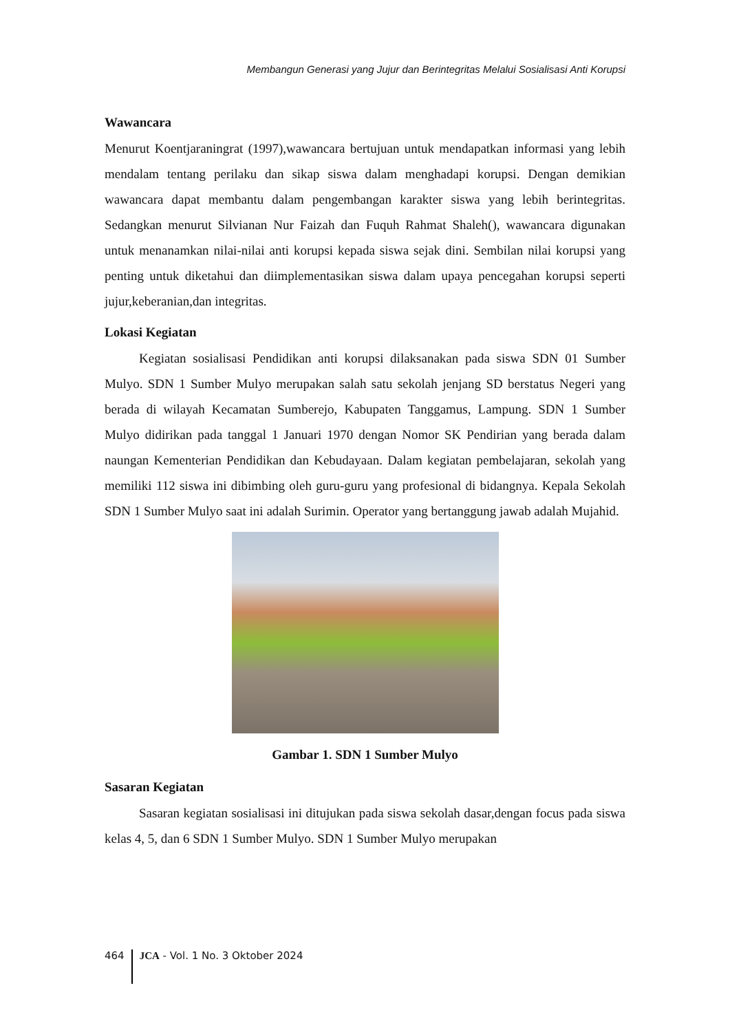Membangun Generasi yang Jujur dan Berintegritas Melalui Sosialisasi Anti Korupsi
Wawancara
Menurut Koentjaraningrat (1997),wawancara bertujuan untuk mendapatkan informasi yang lebih mendalam tentang perilaku dan sikap siswa dalam menghadapi korupsi. Dengan demikian wawancara dapat membantu dalam pengembangan karakter siswa yang lebih berintegritas. Sedangkan menurut Silvianan Nur Faizah dan Fuquh Rahmat Shaleh(), wawancara digunakan untuk menanamkan nilai-nilai anti korupsi kepada siswa sejak dini. Sembilan nilai korupsi yang penting untuk diketahui dan diimplementasikan siswa dalam upaya pencegahan korupsi seperti jujur,keberanian,dan integritas.
Lokasi Kegiatan
Kegiatan sosialisasi Pendidikan anti korupsi dilaksanakan pada siswa SDN 01 Sumber Mulyo. SDN 1 Sumber Mulyo merupakan salah satu sekolah jenjang SD berstatus Negeri yang berada di wilayah Kecamatan Sumberejo, Kabupaten Tanggamus, Lampung. SDN 1 Sumber Mulyo didirikan pada tanggal 1 Januari 1970 dengan Nomor SK Pendirian yang berada dalam naungan Kementerian Pendidikan dan Kebudayaan. Dalam kegiatan pembelajaran, sekolah yang memiliki 112 siswa ini dibimbing oleh guru-guru yang profesional di bidangnya. Kepala Sekolah SDN 1 Sumber Mulyo saat ini adalah Surimin. Operator yang bertanggung jawab adalah Mujahid.
Gambar 1. SDN 1 Sumber Mulyo
Sasaran Kegiatan
Sasaran kegiatan sosialisasi ini ditujukan pada siswa sekolah dasar,dengan focus pada siswa kelas 4, 5, dan 6 SDN 1 Sumber Mulyo. SDN 1 Sumber Mulyo merupakan
464 JCA - Vol. 1 No. 3 Oktober 2024